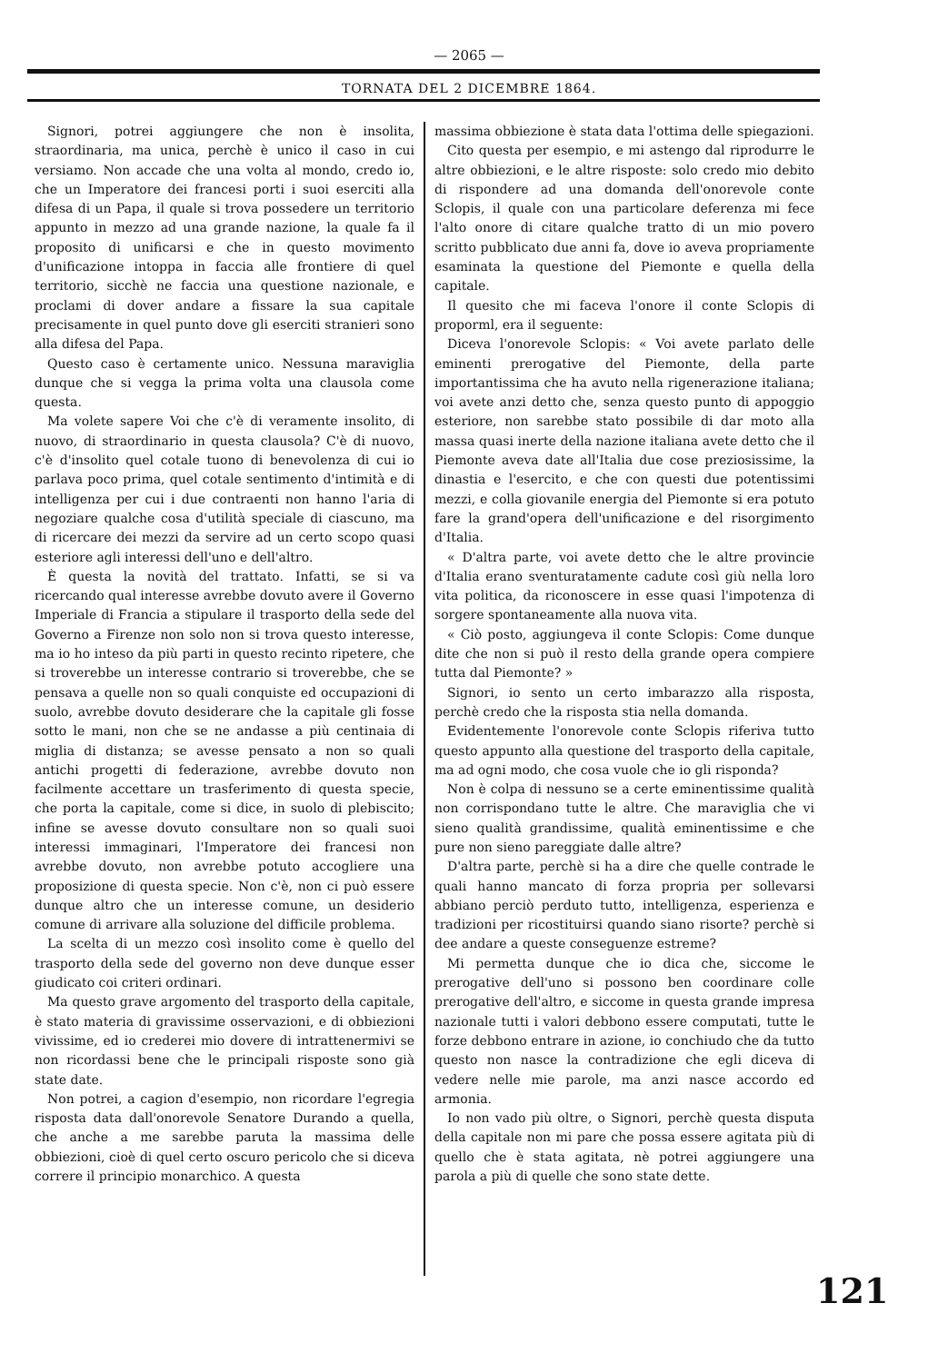— 2065 —
TORNATA DEL 2 DICEMBRE 1864.
Signori, potrei aggiungere che non è insolita, straordinaria, ma unica, perchè è unico il caso in cui versiamo. Non accade che una volta al mondo, credo io, che un Imperatore dei francesi porti i suoi eserciti alla difesa di un Papa, il quale si trova possedere un territorio appunto in mezzo ad una grande nazione, la quale fa il proposito di unificarsi e che in questo movimento d'unificazione intoppa in faccia alle frontiere di quel territorio, sicchè ne faccia una questione nazionale, e proclami di dover andare a fissare la sua capitale precisamente in quel punto dove gli eserciti stranieri sono alla difesa del Papa.
Questo caso è certamente unico. Nessuna maraviglia dunque che si vegga la prima volta una clausola come questa.
Ma volete sapere Voi che c'è di veramente insolito, di nuovo, di straordinario in questa clausola? C'è di nuovo, c'è d'insolito quel cotale tuono di benevolenza di cui io parlava poco prima, quel cotale sentimento d'intimità e di intelligenza per cui i due contraenti non hanno l'aria di negoziare qualche cosa d'utilità speciale di ciascuno, ma di ricercare dei mezzi da servire ad un certo scopo quasi esteriore agli interessi dell'uno e dell'altro.
È questa la novità del trattato. Infatti, se si va ricercando qual interesse avrebbe dovuto avere il Governo Imperiale di Francia a stipulare il trasporto della sede del Governo a Firenze non solo non si trova questo interesse, ma io ho inteso da più parti in questo recinto ripetere, che si troverebbe un interesse contrario si troverebbe, che se pensava a quelle non so quali conquiste ed occupazioni di suolo, avrebbe dovuto desiderare che la capitale gli fosse sotto le mani, non che se ne andasse a più centinaia di miglia di distanza; se avesse pensato a non so quali antichi progetti di federazione, avrebbe dovuto non facilmente accettare un trasferimento di questa specie, che porta la capitale, come si dice, in suolo di plebiscito; infine se avesse dovuto consultare non so quali suoi interessi immaginari, l'Imperatore dei francesi non avrebbe dovuto, non avrebbe potuto accogliere una proposizione di questa specie. Non c'è, non ci può essere dunque altro che un interesse comune, un desiderio comune di arrivare alla soluzione del difficile problema.
La scelta di un mezzo così insolito come è quello del trasporto della sede del governo non deve dunque esser giudicato coi criteri ordinari.
Ma questo grave argomento del trasporto della capitale, è stato materia di gravissime osservazioni, e di obbiezioni vivissime, ed io crederei mio dovere di intrattenermivi se non ricordassi bene che le principali risposte sono già state date.
Non potrei, a cagion d'esempio, non ricordare l'egregia risposta data dall'onorevole Senatore Durando a quella, che anche a me sarebbe paruta la massima delle obbiezioni, cioè di quel certo oscuro pericolo che si diceva correre il principio monarchico. A questa
massima obbiezione è stata data l'ottima delle spiegazioni.
Cito questa per esempio, e mi astengo dal riprodurre le altre obbiezioni, e le altre risposte: solo credo mio debito di rispondere ad una domanda dell'onorevole conte Sclopis, il quale con una particolare deferenza mi fece l'alto onore di citare qualche tratto di un mio povero scritto pubblicato due anni fa, dove io aveva propriamente esaminata la questione del Piemonte e quella della capitale.
Il quesito che mi faceva l'onore il conte Sclopis di proporml, era il seguente:
Diceva l'onorevole Sclopis: « Voi avete parlato delle eminenti prerogative del Piemonte, della parte importantissima che ha avuto nella rigenerazione italiana; voi avete anzi detto che, senza questo punto di appoggio esteriore, non sarebbe stato possibile di dar moto alla massa quasi inerte della nazione italiana avete detto che il Piemonte aveva date all'Italia due cose preziosissime, la dinastia e l'esercito, e che con questi due potentissimi mezzi, e colla giovanile energia del Piemonte si era potuto fare la grand'opera dell'unificazione e del risorgimento d'Italia.
« D'altra parte, voi avete detto che le altre provincie d'Italia erano sventuratamente cadute così giù nella loro vita politica, da riconoscere in esse quasi l'impotenza di sorgere spontaneamente alla nuova vita.
« Ciò posto, aggiungeva il conte Sclopis: Come dunque dite che non si può il resto della grande opera compiere tutta dal Piemonte? »
Signori, io sento un certo imbarazzo alla risposta, perchè credo che la risposta stia nella domanda.
Evidentemente l'onorevole conte Sclopis riferiva tutto questo appunto alla questione del trasporto della capitale, ma ad ogni modo, che cosa vuole che io gli risponda?
Non è colpa di nessuno se a certe eminentissime qualità non corrispondano tutte le altre. Che maraviglia che vi sieno qualità grandissime, qualità eminentissime e che pure non sieno pareggiate dalle altre?
D'altra parte, perchè si ha a dire che quelle contrade le quali hanno mancato di forza propria per sollevarsi abbiano perciò perduto tutto, intelligenza, esperienza e tradizioni per ricostituirsi quando siano risorte? perchè si dee andare a queste conseguenze estreme?
Mi permetta dunque che io dica che, siccome le prerogative dell'uno si possono ben coordinare colle prerogative dell'altro, e siccome in questa grande impresa nazionale tutti i valori debbono essere computati, tutte le forze debbono entrare in azione, io conchiudo che da tutto questo non nasce la contradizione che egli diceva di vedere nelle mie parole, ma anzi nasce accordo ed armonia.
Io non vado più oltre, o Signori, perchè questa disputa della capitale non mi pare che possa essere agitata più di quello che è stata agitata, nè potrei aggiungere una parola a più di quelle che sono state dette.
121